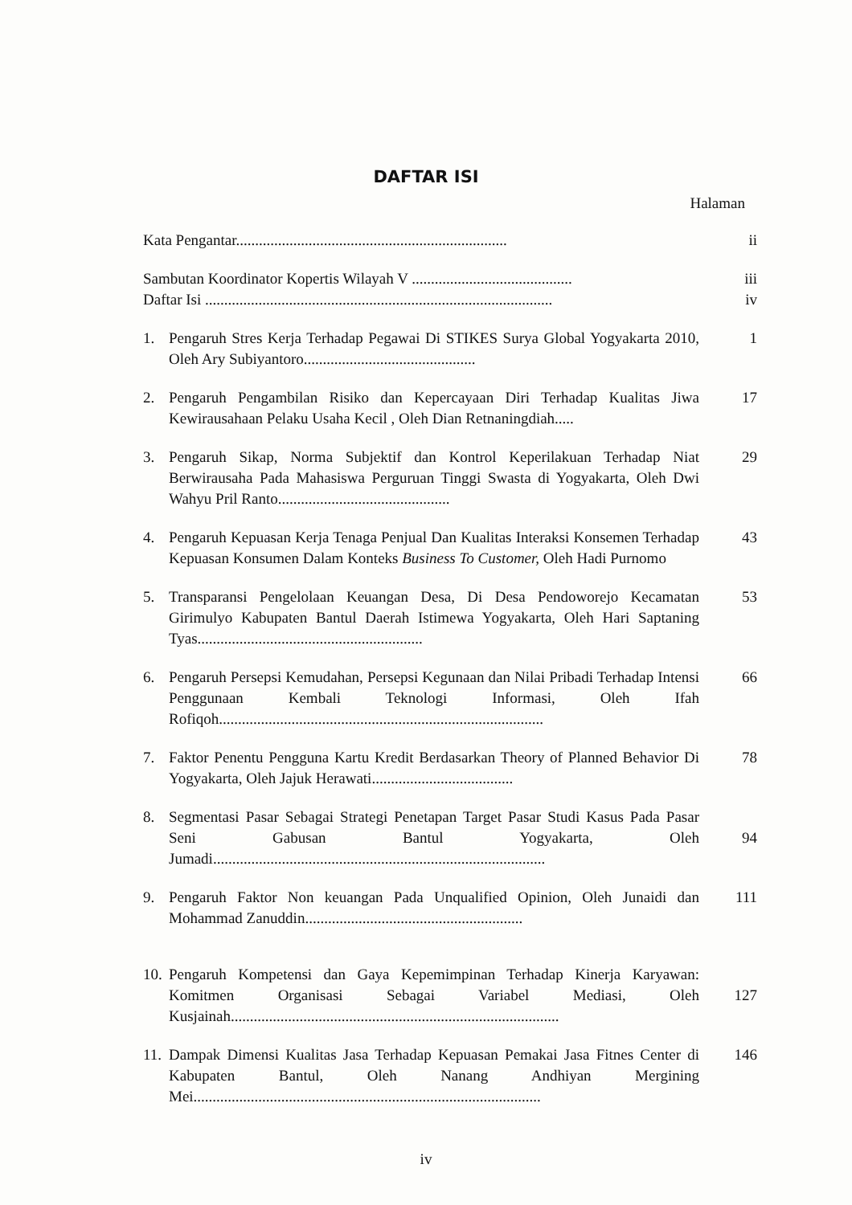DAFTAR ISI
Halaman
Kata Pengantar.......................................................................
ii
Sambutan Koordinator Kopertis Wilayah V ..........................................
iii
Daftar Isi ...........................................................................................
iv
1. Pengaruh Stres Kerja Terhadap Pegawai Di STIKES Surya Global Yogyakarta 2010, Oleh Ary Subiyantoro.............................................
1
2. Pengaruh Pengambilan Risiko dan Kepercayaan Diri Terhadap Kualitas Jiwa Kewirausahaan Pelaku Usaha Kecil , Oleh Dian Retnaningdiah.....
17
3. Pengaruh Sikap, Norma Subjektif dan Kontrol Keperilakuan Terhadap Niat Berwirausaha Pada Mahasiswa Perguruan Tinggi Swasta di Yogyakarta, Oleh Dwi Wahyu Pril Ranto.............................................
29
4. Pengaruh Kepuasan Kerja Tenaga Penjual Dan Kualitas Interaksi Konsemen Terhadap Kepuasan Konsumen Dalam Konteks Business To Customer, Oleh Hadi Purnomo
43
5. Transparansi Pengelolaan Keuangan Desa, Di Desa Pendoworejo Kecamatan Girimulyo Kabupaten Bantul Daerah Istimewa Yogyakarta, Oleh Hari Saptaning Tyas...........................................................
53
6. Pengaruh Persepsi Kemudahan, Persepsi Kegunaan dan Nilai Pribadi Terhadap Intensi Penggunaan Kembali Teknologi Informasi, Oleh Ifah Rofiqoh.....................................................................................
66
7. Faktor Penentu Pengguna Kartu Kredit Berdasarkan Theory of Planned Behavior Di Yogyakarta, Oleh Jajuk Herawati.....................................
78
8. Segmentasi Pasar Sebagai Strategi Penetapan Target Pasar Studi Kasus Pada Pasar Seni Gabusan Bantul Yogyakarta, Oleh Jumadi.......................................................................................
94
9. Pengaruh Faktor Non keuangan Pada Unqualified Opinion, Oleh Junaidi dan Mohammad Zanuddin.........................................................
111
10.
Pengaruh Kompetensi dan Gaya Kepemimpinan Terhadap Kinerja Karyawan: Komitmen Organisasi Sebagai Variabel Mediasi, Oleh Kusjainah......................................................................................
127
11.
Dampak Dimensi Kualitas Jasa Terhadap Kepuasan Pemakai Jasa Fitnes Center di Kabupaten Bantul, Oleh Nanang Andhiyan Mergining Mei...........................................................................................
146
iv